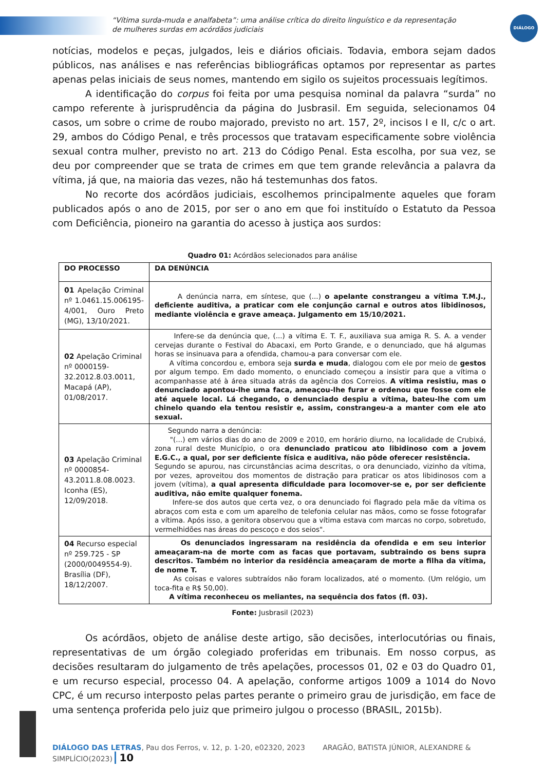“Vítima surda-muda e analfabeta”: uma análise crítica do direito linguístico e da representação
de mulheres surdas em acórdãos judiciais
DIÁLOGO
notícias, modelos e peças, julgados, leis e diários oficiais. Todavia, embora sejam dados públicos, nas análises e nas referências bibliográficas optamos por representar as partes apenas pelas iniciais de seus nomes, mantendo em sigilo os sujeitos processuais legítimos.
A identificação do corpus foi feita por uma pesquisa nominal da palavra “surda” no campo referente à jurisprudência da página do Jusbrasil. Em seguida, selecionamos 04 casos, um sobre o crime de roubo majorado, previsto no art. 157, 2º, incisos I e II, c/c o art. 29, ambos do Código Penal, e três processos que tratavam especificamente sobre violência sexual contra mulher, previsto no art. 213 do Código Penal. Esta escolha, por sua vez, se deu por compreender que se trata de crimes em que tem grande relevância a palavra da vítima, já que, na maioria das vezes, não há testemunhas dos fatos.
No recorte dos acórdãos judiciais, escolhemos principalmente aqueles que foram publicados após o ano de 2015, por ser o ano em que foi instituído o Estatuto da Pessoa com Deficiência, pioneiro na garantia do acesso à justiça aos surdos:
Quadro 01: Acórdãos selecionados para análise
| DO PROCESSO | DA DENÚNCIA |
| --- | --- |
| 01 Apelação Criminal nº 1.0461.15.006195-4/001, Ouro Preto (MG), 13/10/2021. | A denúncia narra, em síntese, que (...) o apelante constrangeu a vítima T.M.J., deficiente auditiva, a praticar com ele conjunção carnal e outros atos libidinosos, mediante violência e grave ameaça. Julgamento em 15/10/2021. |
| 02 Apelação Criminal nº 0000159-32.2012.8.03.0011, Macapá (AP), 01/08/2017. | Infere-se da denúncia que, (...) a vítima E. T. F., auxiliava sua amiga R. S. A. a vender cervejas durante o Festival do Abacaxi, em Porto Grande, e o denunciado, que há algumas horas se insinuava para a ofendida, chamou-a para conversar com ele. A vítima concordou e, embora seja surda e muda , dialogou com ele por meio de gestos por algum tempo. Em dado momento, o enunciado começou a insistir para que a vítima o acompanhasse até à área situada atrás da agência dos Correios. A vítima resistiu, mas o denunciado apontou-lhe uma faca, ameaçou-lhe furar e ordenou que fosse com ele até aquele local. Lá chegando, o denunciado despiu a vítima, bateu-lhe com um chinelo quando ela tentou resistir e, assim, constrangeu-a a manter com ele ato sexual. |
| 03 Apelação Criminal nº 0000854-43.2011.8.08.0023. Iconha (ES), 12/09/2018. | Segundo narra a denúncia: "(...) em vários dias do ano de 2009 e 2010, em horário diurno, na localidade de Crubixá, zona rural deste Município, o ora denunciado praticou ato libidinoso com a jovem E.G.C., a qual, por ser deficiente física e auditiva, não pôde oferecer resistência. Segundo se apurou, nas circunstâncias acima descritas, o ora denunciado, vizinho da vítima, por vezes, aproveitou dos momentos de distração para praticar os atos libidinosos com a jovem (vítima), a qual apresenta dificuldade para locomover-se e, por ser deficiente auditiva, não emite qualquer fonema. Infere-se dos autos que certa vez, o ora denunciado foi flagrado pela mãe da vítima os abraços com esta e com um aparelho de telefonia celular nas mãos, como se fosse fotografar a vítima. Após isso, a genitora observou que a vítima estava com marcas no corpo, sobretudo, vermelhidões nas áreas do pescoço e dos seios". |
| 04 Recurso especial nº 259.725 - SP (2000/0049554-9). Brasília (DF), 18/12/2007. | Os denunciados ingressaram na residência da ofendida e em seu interior ameaçaram-na de morte com as facas que portavam, subtraindo os bens supra descritos. Também no interior da residência ameaçaram de morte a filha da vítima, de nome T. As coisas e valores subtraídos não foram localizados, até o momento. (Um relógio, um toca-fita e R$ 50,00). A vítima reconheceu os meliantes, na sequência dos fatos (fl. 03). |
Fonte: Jusbrasil (2023)
Os acórdãos, objeto de análise deste artigo, são decisões, interlocutórias ou finais, representativas de um órgão colegiado proferidas em tribunais. Em nosso corpus, as decisões resultaram do julgamento de três apelações, processos 01, 02 e 03 do Quadro 01, e um recurso especial, processo 04. A apelação, conforme artigos 1009 a 1014 do Novo CPC, é um recurso interposto pelas partes perante o primeiro grau de jurisdição, em face de uma sentença proferida pelo juiz que primeiro julgou o processo (BRASIL, 2015b).
DIÁLOGO DAS LETRAS, Pau dos Ferros, v. 12, p. 1-20, e02320, 2023 ARAGÃO, BATISTA JÚNIOR, ALEXANDRE & SIMPLÍCIO(2023) 10